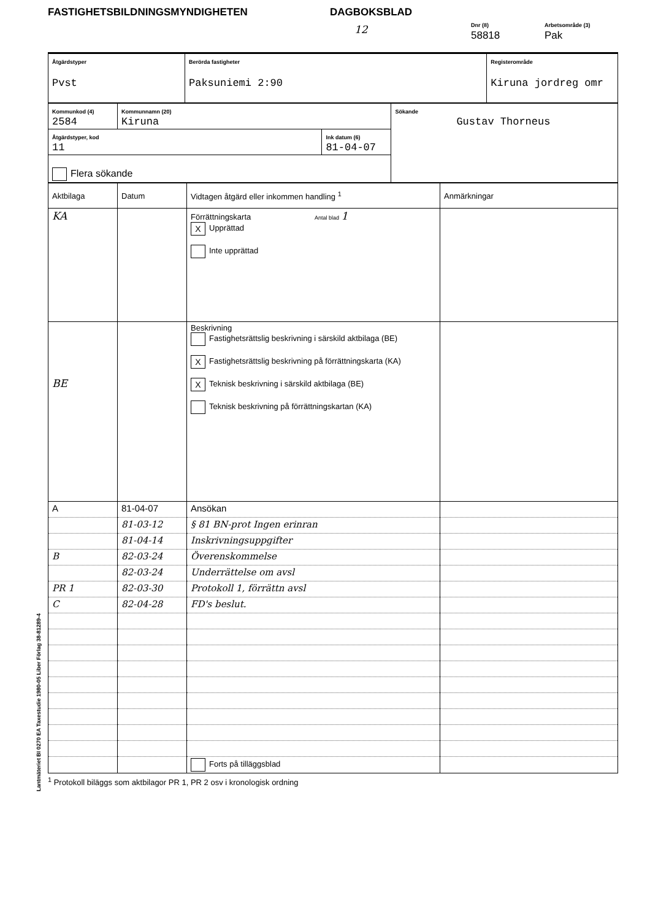FASTIGHETSBILDNINGSMYNDIGHETEN DAGBOKSBLAD
12
Dnr (8)
58818
Arbetsområde (3)
Pak
| Åtgärdstyper Pvst | Berörda fastigheter Paksuniemi 2:90 | Registerområde Kiruna jordreg omr |
| Kommunkod (4) 2584 | Kommunnamn (20) Kiruna | | Sökande Gustav Thorneus |
| Åtgärdstyper, kod 11 | | Ink datum (6) 81-04-07 | |
| Flera sökande | | | |
| Aktbilaga | Datum | Vidtagen åtgärd eller inkommen handling <sup>1</sup> | Anmärkningar |
| --- | --- | --- | --- |
| KA | | Förrättningskarta Antal blad 1 X Upprättad Inte upprättad | |
| BE | | Beskrivning Fastighetsrättslig beskrivning i särskild aktbilaga (BE) X Fastighetsrättslig beskrivning på förrättningskarta (KA) X Teknisk beskrivning i särskild aktbilaga (BE) Teknisk beskrivning på förrättningskartan (KA) | |
| A | 81-04-07 | Ansökan | |
| | 81-03-12 | § 81 BN-prot Ingen erinran | |
| | 81-04-14 | Inskrivningsuppgifter | |
| B | 82-03-24 | Överenskommelse | |
| | 82-03-24 | Underrättelse om avsl | |
| PR 1 | 82-03-30 | Protokoll 1, förrättn avsl | |
| C | 82-04-28 | FD's beslut. | |
| | | Forts på tilläggsblad | |
<sup>1</sup> Protokoll biläggs som aktbilagor PR 1, PR 2 osv i kronologisk ordning
Lantmäteriet BI 0270 EA Taxestudie 1980-05 Liber Förlag 38-81289-4